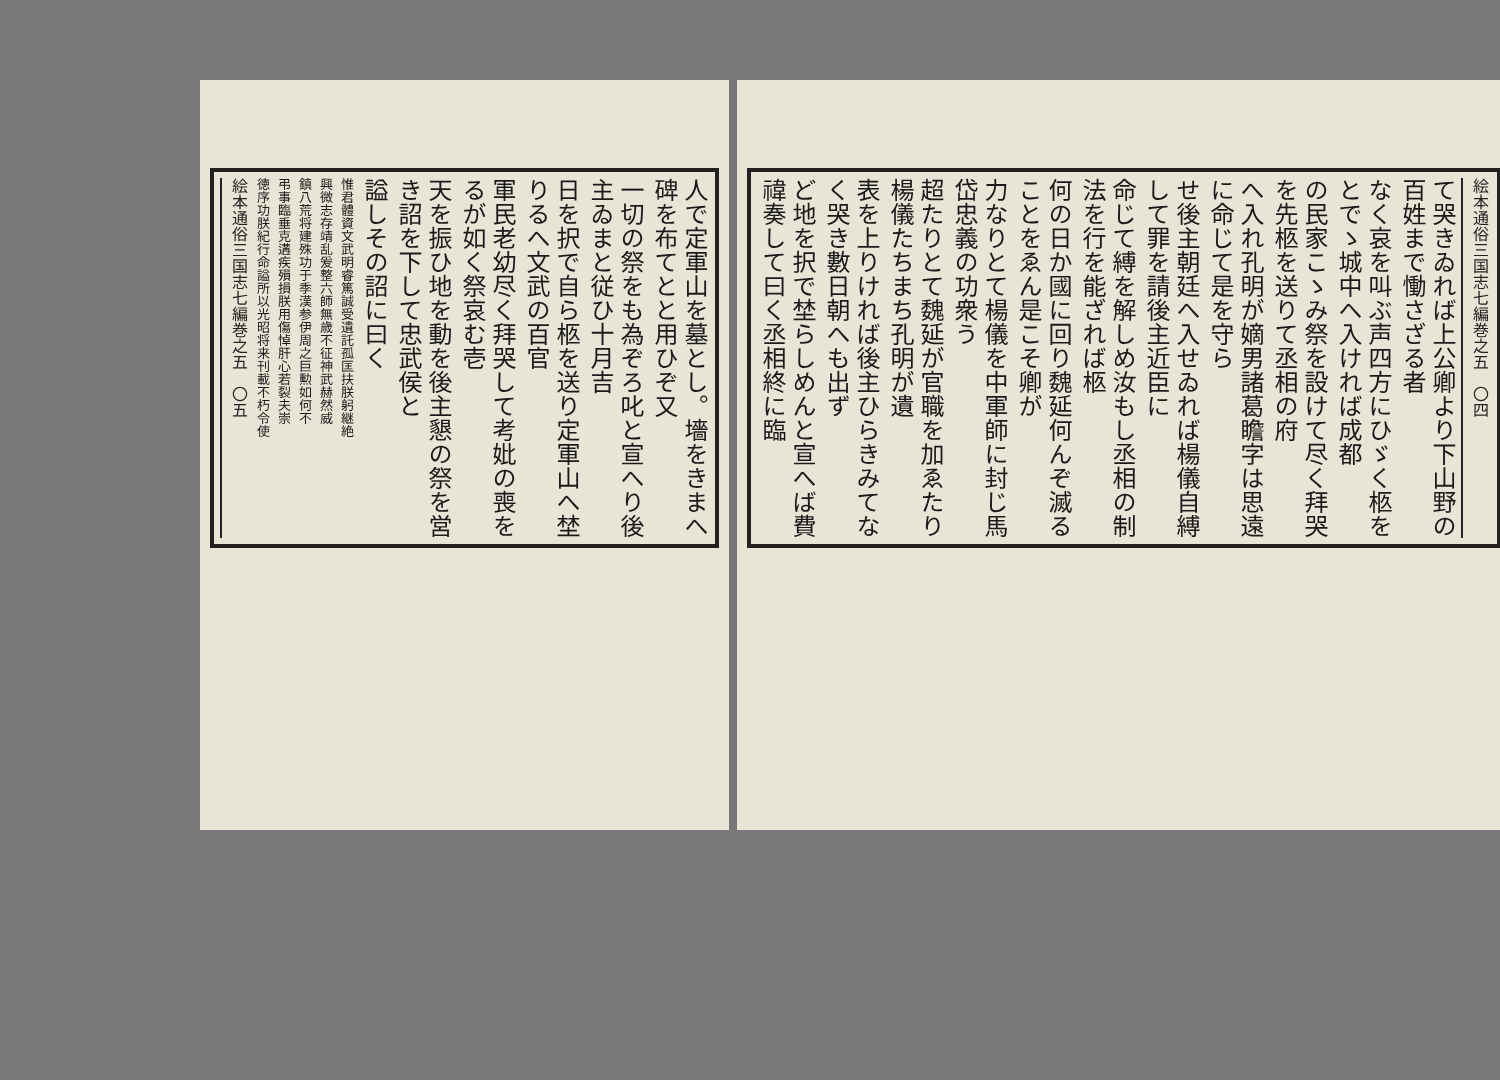人で定軍山を墓とし。墻をきまへ碑を布てとと用ひぞ又
一切の祭をも為ぞろ叱と宣へり後主ゐまと従ひ十月吉
日を択で自ら柩を送り定軍山へ埜りるへ文武の百官
軍民老幼尽く拜哭して考妣の喪をるが如く祭哀む壱
天を振ひ地を動を後主懇の祭を営き詔を下して忠武侯と
謚しその詔に曰く
惟君體資文武明睿篤誠受遺託孤匡扶朕躬継絶
興微志存靖乱爰整六師無歳不征神武赫然威
鎮八荒将建殊功于季漢参伊周之巨勲如何不
弔事臨垂克遘疾殞損朕用傷悼肝心若裂夫崇
徳序功朕紀行命謚所以光昭将来刊載不朽令使
絵本通俗三国志七編巻之五　〇五
絵本通俗三国志七編巻之五　〇四
て哭きゐれば上公卿より下山野の百姓まで慟さざる者
なく哀を叫ぶ声四方にひゞく柩をとでゝ城中へ入ければ成都
の民家こゝみ祭を設けて尽く拜哭を先柩を送りて丞相の府
へ入れ孔明が嫡男諸葛瞻字は思遠に命じて是を守ら
せ後主朝廷へ入せゐれば楊儀自縛して罪を請後主近臣に
命じて縛を解しめ汝もし丞相の制法を行を能ざれば柩
何の日か國に回り魏延何んぞ滅ることをゑん是こそ卿が
力なりとて楊儀を中軍師に封じ馬岱忠義の功衆う
超たりとて魏延が官職を加ゑたり楊儀たちまち孔明が遺
表を上りければ後主ひらきみてなく哭き數日朝へも出ず
ど地を択で埜らしめんと宣へば費禕奏して曰く丞相終に臨